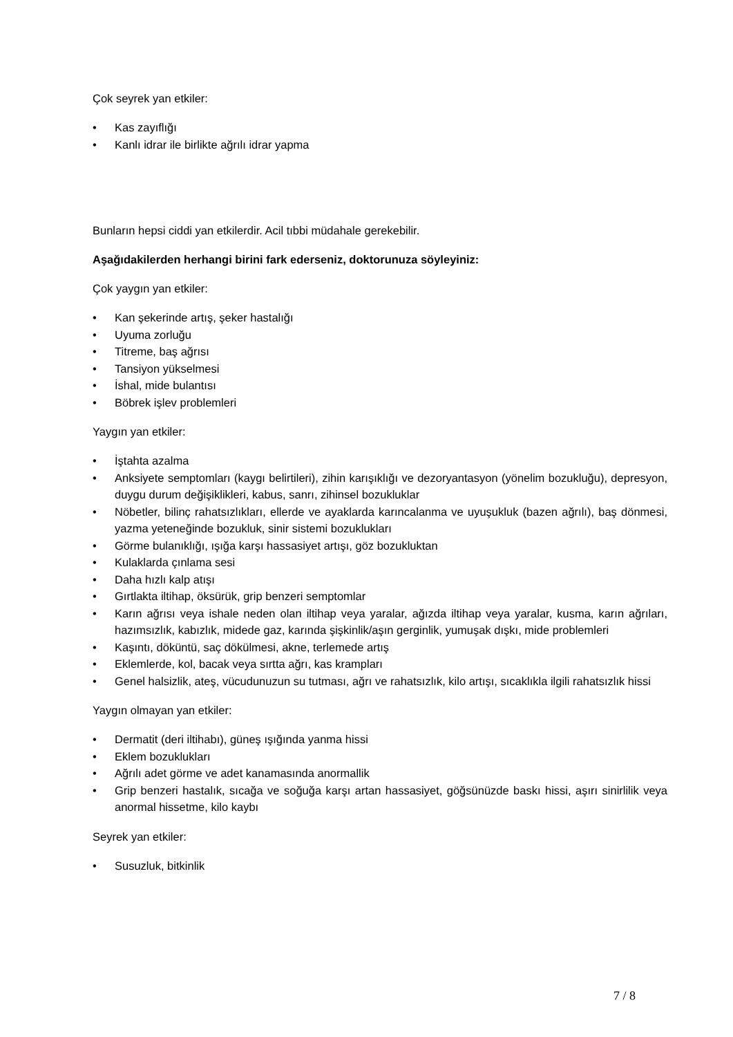Çok seyrek yan etkiler:
• Kas zayıflığı
• Kanlı idrar ile birlikte ağrılı idrar yapma
Bunların hepsi ciddi yan etkilerdir. Acil tıbbi müdahale gerekebilir.
Aşağıdakilerden herhangi birini fark ederseniz, doktorunuza söyleyiniz:
Çok yaygın yan etkiler:
• Kan şekerinde artış, şeker hastalığı
• Uyuma zorluğu
• Titreme, baş ağrısı
• Tansiyon yükselmesi
• İshal, mide bulantısı
• Böbrek işlev problemleri
Yaygın yan etkiler:
• İştahta azalma
• Anksiyete semptomları (kaygı belirtileri), zihin karışıklığı ve dezoryantasyon (yönelim bozukluğu), depresyon, duygu durum değişiklikleri, kabus, sanrı, zihinsel bozukluklar
• Nöbetler, bilinç rahatsızlıkları, ellerde ve ayaklarda karıncalanma ve uyuşukluk (bazen ağrılı), baş dönmesi, yazma yeteneğinde bozukluk, sinir sistemi bozuklukları
• Görme bulanıklığı, ışığa karşı hassasiyet artışı, göz bozukluktan
• Kulaklarda çınlama sesi
• Daha hızlı kalp atışı
• Gırtlakta iltihap, öksürük, grip benzeri semptomlar
• Karın ağrısı veya ishale neden olan iltihap veya yaralar, ağızda iltihap veya yaralar, kusma, karın ağrıları, hazımsızlık, kabızlık, midede gaz, karında şişkinlik/aşın gerginlik, yumuşak dışkı, mide problemleri
• Kaşıntı, döküntü, saç dökülmesi, akne, terlemede artış
• Eklemlerde, kol, bacak veya sırtta ağrı, kas krampları
• Genel halsizlik, ateş, vücudunuzun su tutması, ağrı ve rahatsızlık, kilo artışı, sıcaklıkla ilgili rahatsızlık hissi
Yaygın olmayan yan etkiler:
• Dermatit (deri iltihabı), güneş ışığında yanma hissi
• Eklem bozuklukları
• Ağrılı adet görme ve adet kanamasında anormallik
• Grip benzeri hastalık, sıcağa ve soğuğa karşı artan hassasiyet, göğsünüzde baskı hissi, aşırı sinirlilik veya anormal hissetme, kilo kaybı
Seyrek yan etkiler:
• Susuzluk, bitkinlik
7 / 8